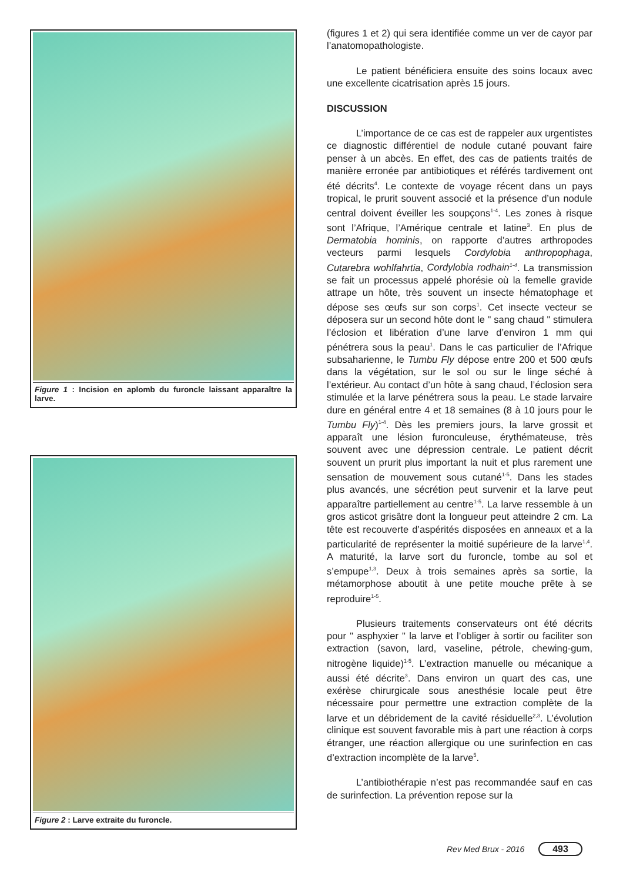Figure 1 : Incision en aplomb du furoncle laissant apparaître la larve.
Figure 2 : Larve extraite du furoncle.
(figures 1 et 2) qui sera identifiée comme un ver de cayor par l’anatomopathologiste.
Le patient bénéficiera ensuite des soins locaux avec une excellente cicatrisation après 15 jours.
DISCUSSION
L’importance de ce cas est de rappeler aux urgentistes ce diagnostic différentiel de nodule cutané pouvant faire penser à un abcès. En effet, des cas de patients traités de manière erronée par antibiotiques et référés tardivement ont été décrits<sup>4</sup>. Le contexte de voyage récent dans un pays tropical, le prurit souvent associé et la présence d’un nodule central doivent éveiller les soupçons<sup>1-4</sup>. Les zones à risque sont l’Afrique, l’Amérique centrale et latine<sup>3</sup>. En plus de Dermatobia hominis, on rapporte d’autres arthropodes vecteurs parmi lesquels Cordylobia anthropophaga, Cutarebra wohlfahrtia, Cordylobia rodhain<sup>1-4</sup>. La transmission se fait un processus appelé phorésie où la femelle gravide attrape un hôte, très souvent un insecte hématophage et dépose ses œufs sur son corps<sup>1</sup>. Cet insecte vecteur se déposera sur un second hôte dont le " sang chaud " stimulera l’éclosion et libération d’une larve d’environ 1 mm qui pénétrera sous la peau<sup>1</sup>. Dans le cas particulier de l’Afrique subsaharienne, le Tumbu Fly dépose entre 200 et 500 œufs dans la végétation, sur le sol ou sur le linge séché à l’extérieur. Au contact d’un hôte à sang chaud, l’éclosion sera stimulée et la larve pénétrera sous la peau. Le stade larvaire dure en général entre 4 et 18 semaines (8 à 10 jours pour le Tumbu Fly)<sup>1-4</sup>. Dès les premiers jours, la larve grossit et apparaît une lésion furonculeuse, érythémateuse, très souvent avec une dépression centrale. Le patient décrit souvent un prurit plus important la nuit et plus rarement une sensation de mouvement sous cutané<sup>1-5</sup>. Dans les stades plus avancés, une sécrétion peut survenir et la larve peut apparaître partiellement au centre<sup>1-5</sup>. La larve ressemble à un gros asticot grisâtre dont la longueur peut atteindre 2 cm. La tête est recouverte d’aspérités disposées en anneaux et a la particularité de représenter la moitié supérieure de la larve<sup>1,4</sup>. A maturité, la larve sort du furoncle, tombe au sol et s’empupe<sup>1,3</sup>. Deux à trois semaines après sa sortie, la métamorphose aboutit à une petite mouche prête à se reproduire<sup>1-5</sup>.
Plusieurs traitements conservateurs ont été décrits pour " asphyxier " la larve et l’obliger à sortir ou faciliter son extraction (savon, lard, vaseline, pétrole, chewing-gum, nitrogène liquide)<sup>1-5</sup>. L’extraction manuelle ou mécanique a aussi été décrite<sup>3</sup>. Dans environ un quart des cas, une exérèse chirurgicale sous anesthésie locale peut être nécessaire pour permettre une extraction complète de la larve et un débridement de la cavité résiduelle<sup>2,3</sup>. L’évolution clinique est souvent favorable mis à part une réaction à corps étranger, une réaction allergique ou une surinfection en cas d’extraction incomplète de la larve<sup>5</sup>.
L’antibiothérapie n’est pas recommandée sauf en cas de surinfection. La prévention repose sur la
Rev Med Brux - 2016 493